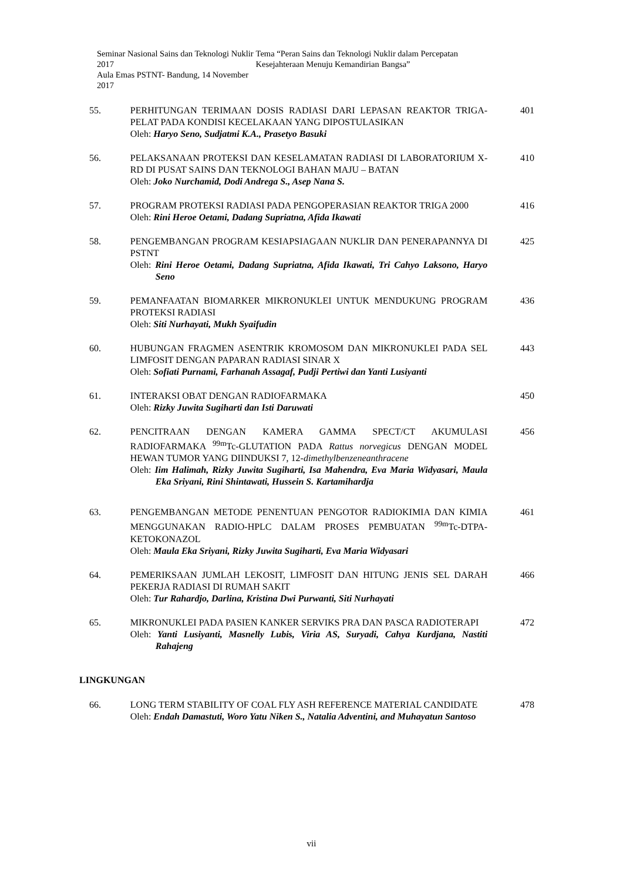Seminar Nasional Sains dan Teknologi Nuklir 2017
Aula Emas PSTNT- Bandung, 14 November 2017
Tema “Peran Sains dan Teknologi Nuklir dalam Percepatan Kesejahteraan Menuju Kemandirian Bangsa”
55. PERHITUNGAN TERIMAAN DOSIS RADIASI DARI LEPASAN REAKTOR TRIGA-PELAT PADA KONDISI KECELAKAAN YANG DIPOSTULASIKAN
Oleh: Haryo Seno, Sudjatmi K.A., Prasetyo Basuki
401
56. PELAKSANAAN PROTEKSI DAN KESELAMATAN RADIASI DI LABORATORIUM X-RD DI PUSAT SAINS DAN TEKNOLOGI BAHAN MAJU – BATAN
Oleh: Joko Nurchamid, Dodi Andrega S., Asep Nana S.
410
57. PROGRAM PROTEKSI RADIASI PADA PENGOPERASIAN REAKTOR TRIGA 2000
Oleh: Rini Heroe Oetami, Dadang Supriatna, Afida Ikawati
416
58. PENGEMBANGAN PROGRAM KESIAPSIAGAAN NUKLIR DAN PENERAPANNYA DI PSTNT
Oleh: Rini Heroe Oetami, Dadang Supriatna, Afida Ikawati, Tri Cahyo Laksono, Haryo Seno
425
59. PEMANFAATAN BIOMARKER MIKRONUKLEI UNTUK MENDUKUNG PROGRAM PROTEKSI RADIASI
Oleh: Siti Nurhayati, Mukh Syaifudin
436
60. HUBUNGAN FRAGMEN ASENTRIK KROMOSOM DAN MIKRONUKLEI PADA SEL LIMFOSIT DENGAN PAPARAN RADIASI SINAR X
Oleh: Sofiati Purnami, Farhanah Assagaf, Pudji Pertiwi dan Yanti Lusiyanti
443
61. INTERAKSI OBAT DENGAN RADIOFARMAKA
Oleh: Rizky Juwita Sugiharti dan Isti Daruwati
450
62. PENCITRAAN DENGAN KAMERA GAMMA SPECT/CT AKUMULASI RADIOFARMAKA <sup>99m</sup>Tc-GLUTATION PADA Rattus norvegicus DENGAN MODEL HEWAN TUMOR YANG DIINDUKSI 7, 12-dimethylbenzeneanthracene
Oleh: Iim Halimah, Rizky Juwita Sugiharti, Isa Mahendra, Eva Maria Widyasari, Maula Eka Sriyani, Rini Shintawati, Hussein S. Kartamihardja
456
63. PENGEMBANGAN METODE PENENTUAN PENGOTOR RADIOKIMIA DAN KIMIA MENGGUNAKAN RADIO-HPLC DALAM PROSES PEMBUATAN <sup>99m</sup>Tc-DTPA-KETOKONAZOL
Oleh: Maula Eka Sriyani, Rizky Juwita Sugiharti, Eva Maria Widyasari
461
64. PEMERIKSAAN JUMLAH LEKOSIT, LIMFOSIT DAN HITUNG JENIS SEL DARAH PEKERJA RADIASI DI RUMAH SAKIT
Oleh: Tur Rahardjo, Darlina, Kristina Dwi Purwanti, Siti Nurhayati
466
65. MIKRONUKLEI PADA PASIEN KANKER SERVIKS PRA DAN PASCA RADIOTERAPI
Oleh: Yanti Lusiyanti, Masnelly Lubis, Viria AS, Suryadi, Cahya Kurdjana, Nastiti Rahajeng
472
LINGKUNGAN
66. LONG TERM STABILITY OF COAL FLY ASH REFERENCE MATERIAL CANDIDATE
Oleh: Endah Damastuti, Woro Yatu Niken S., Natalia Adventini, and Muhayatun Santoso
478
vii